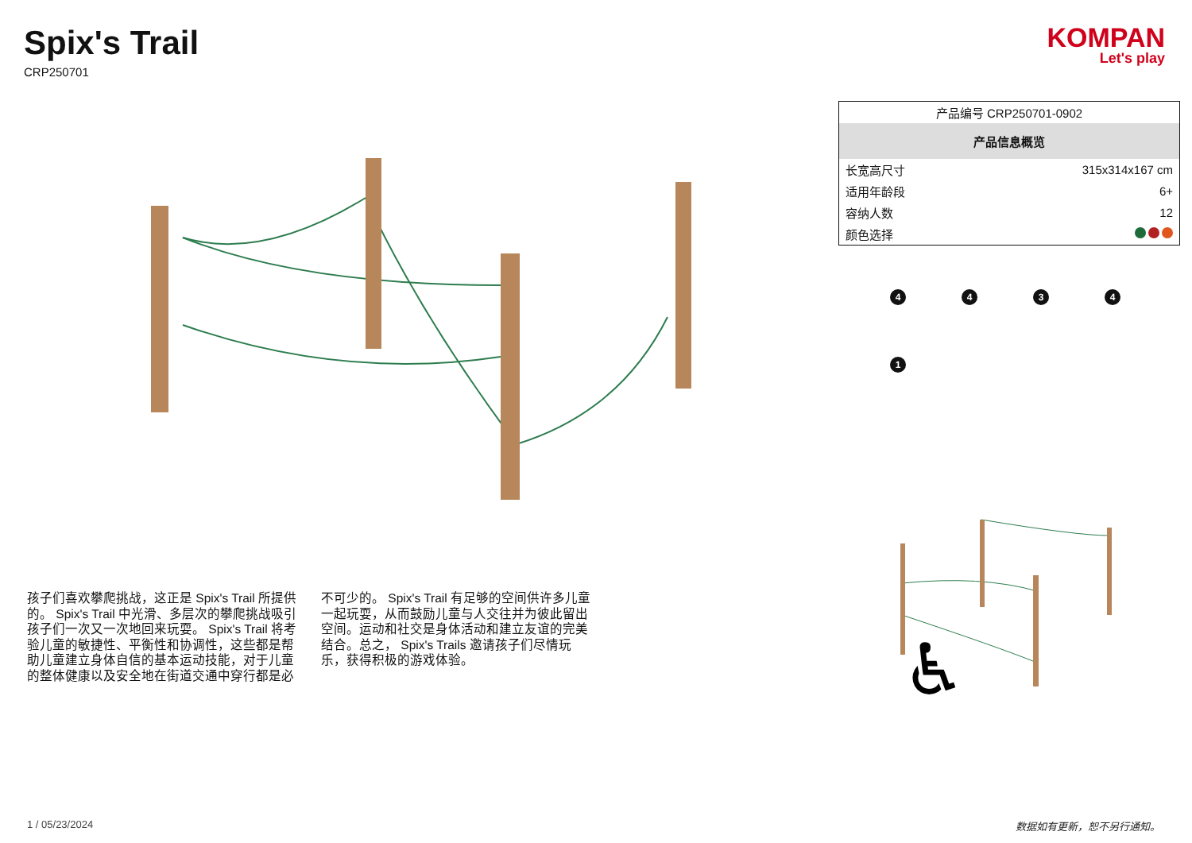Spix's Trail
CRP250701
KOMPAN
Let's play
孩子们喜欢攀爬挑战，这正是 Spix's Trail 所提供的。 Spix's Trail 中光滑、多层次的攀爬挑战吸引孩子们一次又一次地回来玩耍。 Spix's Trail 将考验儿童的敏捷性、平衡性和协调性，这些都是帮助儿童建立身体自信的基本运动技能，对于儿童的整体健康以及安全地在街道交通中穿行都是必不可少的。 Spix's Trail 有足够的空间供许多儿童一起玩耍，从而鼓励儿童与人交往并为彼此留出空间。运动和社交是身体活动和建立友谊的完美结合。总之， Spix's Trails 邀请孩子们尽情玩乐，获得积极的游戏体验。
| 产品编号 CRP250701-0902 | |
| 产品信息概览 | |
| 长宽高尺寸 | 315x314x167 cm |
| 适用年龄段 | 6+ |
| 容纳人数 | 12 |
| 颜色选择 | |
4
4
3
4
1
♿
1 / 05/23/2024 数据如有更新，恕不另行通知。